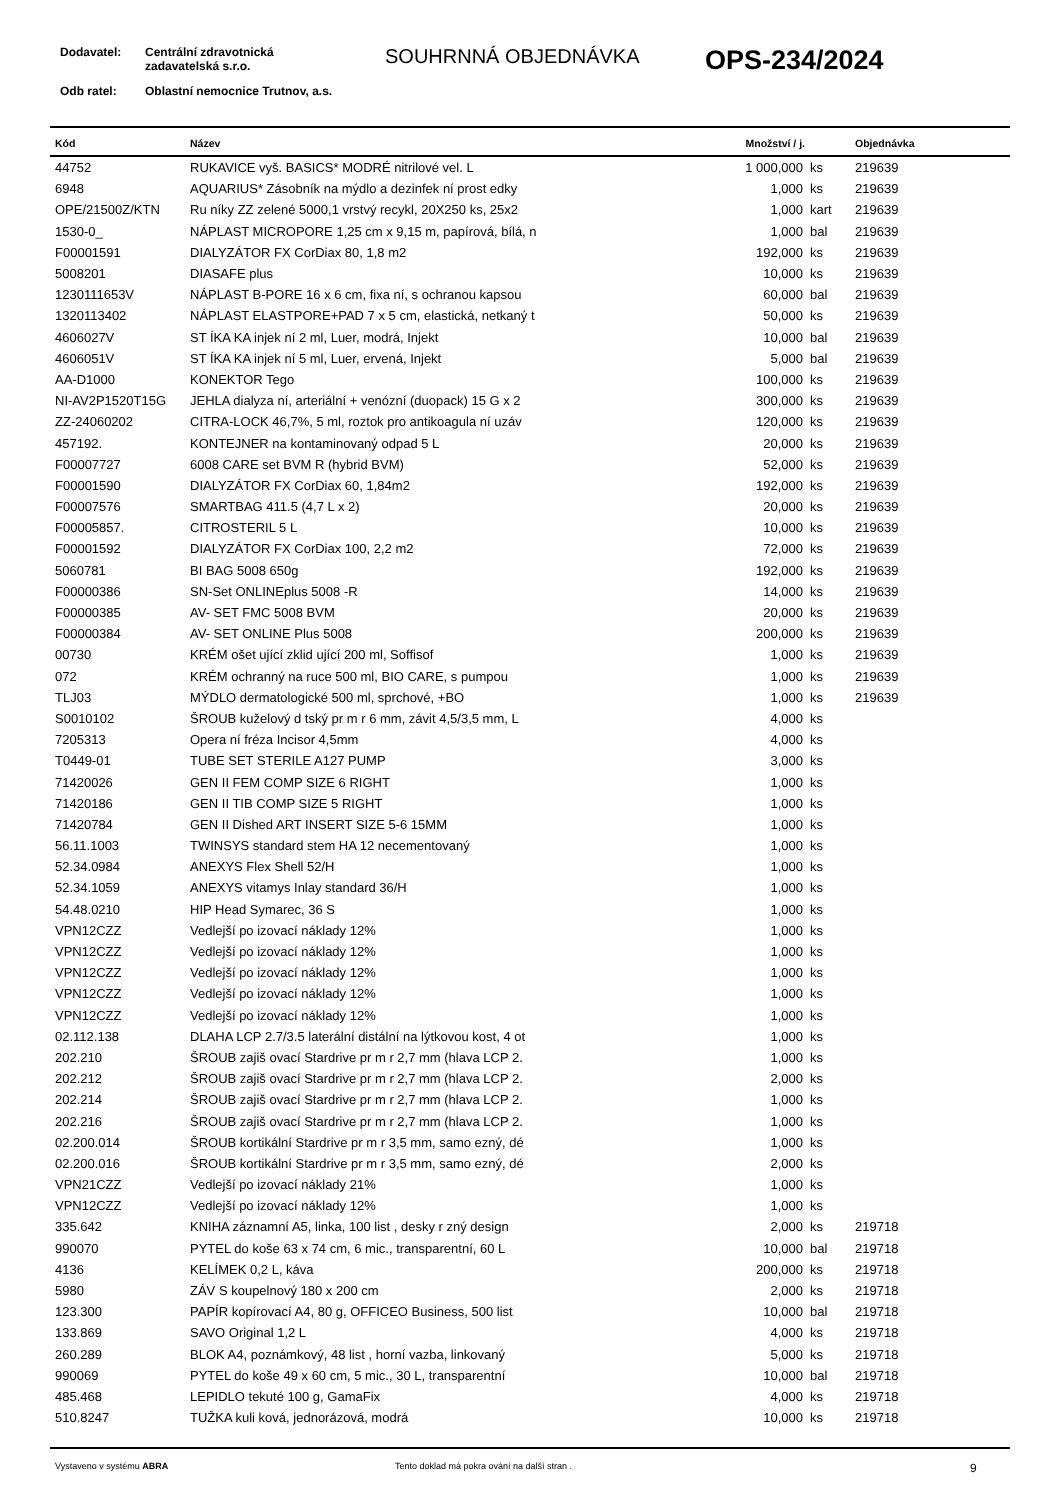Dodavatel: Centrální zdravotnická
zadavatelská s.r.o.
SOUHRNNÁ OBJEDNÁVKA
OPS-234/2024
Odb ratel: Oblastní nemocnice Trutnov, a.s.
| Kód | Název | Množství / j. | | Objednávka |
| --- | --- | --- | --- | --- |
| 44752 | RUKAVICE vyš. BASICS* MODRÉ nitrilové vel. L | 1 000,000 | ks | 219639 |
| 6948 | AQUARIUS* Zásobník na mýdlo a dezinfek ní prost edky | 1,000 | ks | 219639 |
| OPE/21500Z/KTN | Ru níky ZZ zelené 5000,1 vrstvý recykl, 20X250 ks, 25x2 | 1,000 | kart | 219639 |
| 1530-0_ | NÁPLAST MICROPORE 1,25 cm x 9,15 m, papírová, bílá, n | 1,000 | bal | 219639 |
| F00001591 | DIALYZÁTOR FX CorDiax 80, 1,8 m2 | 192,000 | ks | 219639 |
| 5008201 | DIASAFE plus | 10,000 | ks | 219639 |
| 1230111653V | NÁPLAST B-PORE 16 x 6 cm, fixa ní, s ochranou kapsou | 60,000 | bal | 219639 |
| 1320113402 | NÁPLAST ELASTPORE+PAD 7 x 5 cm, elastická, netkaný t | 50,000 | ks | 219639 |
| 4606027V | ST ÍKA KA injek ní 2 ml, Luer, modrá, Injekt | 10,000 | bal | 219639 |
| 4606051V | ST ÍKA KA injek ní 5 ml, Luer, ervená, Injekt | 5,000 | bal | 219639 |
| AA-D1000 | KONEKTOR Tego | 100,000 | ks | 219639 |
| NI-AV2P1520T15G | JEHLA dialyza ní, arteriální + venózní (duopack) 15 G x 2 | 300,000 | ks | 219639 |
| ZZ-24060202 | CITRA-LOCK 46,7%, 5 ml, roztok pro antikoagula ní uzáv | 120,000 | ks | 219639 |
| 457192. | KONTEJNER na kontaminovaný odpad 5 L | 20,000 | ks | 219639 |
| F00007727 | 6008 CARE set BVM R (hybrid BVM) | 52,000 | ks | 219639 |
| F00001590 | DIALYZÁTOR FX CorDiax 60, 1,84m2 | 192,000 | ks | 219639 |
| F00007576 | SMARTBAG 411.5 (4,7 L x 2) | 20,000 | ks | 219639 |
| F00005857. | CITROSTERIL 5 L | 10,000 | ks | 219639 |
| F00001592 | DIALYZÁTOR FX CorDiax 100, 2,2 m2 | 72,000 | ks | 219639 |
| 5060781 | BI BAG 5008 650g | 192,000 | ks | 219639 |
| F00000386 | SN-Set ONLINEplus 5008 -R | 14,000 | ks | 219639 |
| F00000385 | AV- SET FMC 5008 BVM | 20,000 | ks | 219639 |
| F00000384 | AV- SET ONLINE Plus 5008 | 200,000 | ks | 219639 |
| 00730 | KRÉM ošet ující zklid ující 200 ml, Soffisof | 1,000 | ks | 219639 |
| 072 | KRÉM ochranný na ruce 500 ml, BIO CARE, s pumpou | 1,000 | ks | 219639 |
| TLJ03 | MÝDLO dermatologické 500 ml, sprchové, +BO | 1,000 | ks | 219639 |
| S0010102 | ŠROUB kuželový d tský pr m r 6 mm, závit 4,5/3,5 mm, L | 4,000 | ks | |
| 7205313 | Opera ní fréza Incisor 4,5mm | 4,000 | ks | |
| T0449-01 | TUBE SET STERILE A127 PUMP | 3,000 | ks | |
| 71420026 | GEN II FEM COMP SIZE 6 RIGHT | 1,000 | ks | |
| 71420186 | GEN II TIB COMP SIZE 5 RIGHT | 1,000 | ks | |
| 71420784 | GEN II Dished ART INSERT SIZE 5-6 15MM | 1,000 | ks | |
| 56.11.1003 | TWINSYS standard stem HA 12 necementovaný | 1,000 | ks | |
| 52.34.0984 | ANEXYS Flex Shell 52/H | 1,000 | ks | |
| 52.34.1059 | ANEXYS vitamys Inlay standard 36/H | 1,000 | ks | |
| 54.48.0210 | HIP Head Symarec, 36 S | 1,000 | ks | |
| VPN12CZZ | Vedlejší po izovací náklady 12% | 1,000 | ks | |
| VPN12CZZ | Vedlejší po izovací náklady 12% | 1,000 | ks | |
| VPN12CZZ | Vedlejší po izovací náklady 12% | 1,000 | ks | |
| VPN12CZZ | Vedlejší po izovací náklady 12% | 1,000 | ks | |
| VPN12CZZ | Vedlejší po izovací náklady 12% | 1,000 | ks | |
| 02.112.138 | DLAHA LCP 2.7/3.5 laterální distální na lýtkovou kost, 4 ot | 1,000 | ks | |
| 202.210 | ŠROUB zajiš ovací Stardrive pr m r 2,7 mm (hlava LCP 2. | 1,000 | ks | |
| 202.212 | ŠROUB zajiš ovací Stardrive pr m r 2,7 mm (hlava LCP 2. | 2,000 | ks | |
| 202.214 | ŠROUB zajiš ovací Stardrive pr m r 2,7 mm (hlava LCP 2. | 1,000 | ks | |
| 202.216 | ŠROUB zajiš ovací Stardrive pr m r 2,7 mm (hlava LCP 2. | 1,000 | ks | |
| 02.200.014 | ŠROUB kortikální Stardrive pr m r 3,5 mm, samo ezný, dé | 1,000 | ks | |
| 02.200.016 | ŠROUB kortikální Stardrive pr m r 3,5 mm, samo ezný, dé | 2,000 | ks | |
| VPN21CZZ | Vedlejší po izovací náklady 21% | 1,000 | ks | |
| VPN12CZZ | Vedlejší po izovací náklady 12% | 1,000 | ks | |
| 335.642 | KNIHA záznamní A5, linka, 100 list , desky r zný design | 2,000 | ks | 219718 |
| 990070 | PYTEL do koše 63 x 74 cm, 6 mic., transparentní, 60 L | 10,000 | bal | 219718 |
| 4136 | KELÍMEK 0,2 L, káva | 200,000 | ks | 219718 |
| 5980 | ZÁV S koupelnový 180 x 200 cm | 2,000 | ks | 219718 |
| 123.300 | PAPÍR kopírovací A4, 80 g, OFFICEO Business, 500 list | 10,000 | bal | 219718 |
| 133.869 | SAVO Original 1,2 L | 4,000 | ks | 219718 |
| 260.289 | BLOK A4, poznámkový, 48 list , horní vazba, linkovaný | 5,000 | ks | 219718 |
| 990069 | PYTEL do koše 49 x 60 cm, 5 mic., 30 L, transparentní | 10,000 | bal | 219718 |
| 485.468 | LEPIDLO tekuté 100 g, GamaFix | 4,000 | ks | 219718 |
| 510.8247 | TUŽKA kuli ková, jednorázová, modrá | 10,000 | ks | 219718 |
Vystaveno v systému ABRA Tento doklad má pokra ování na další stran .
9